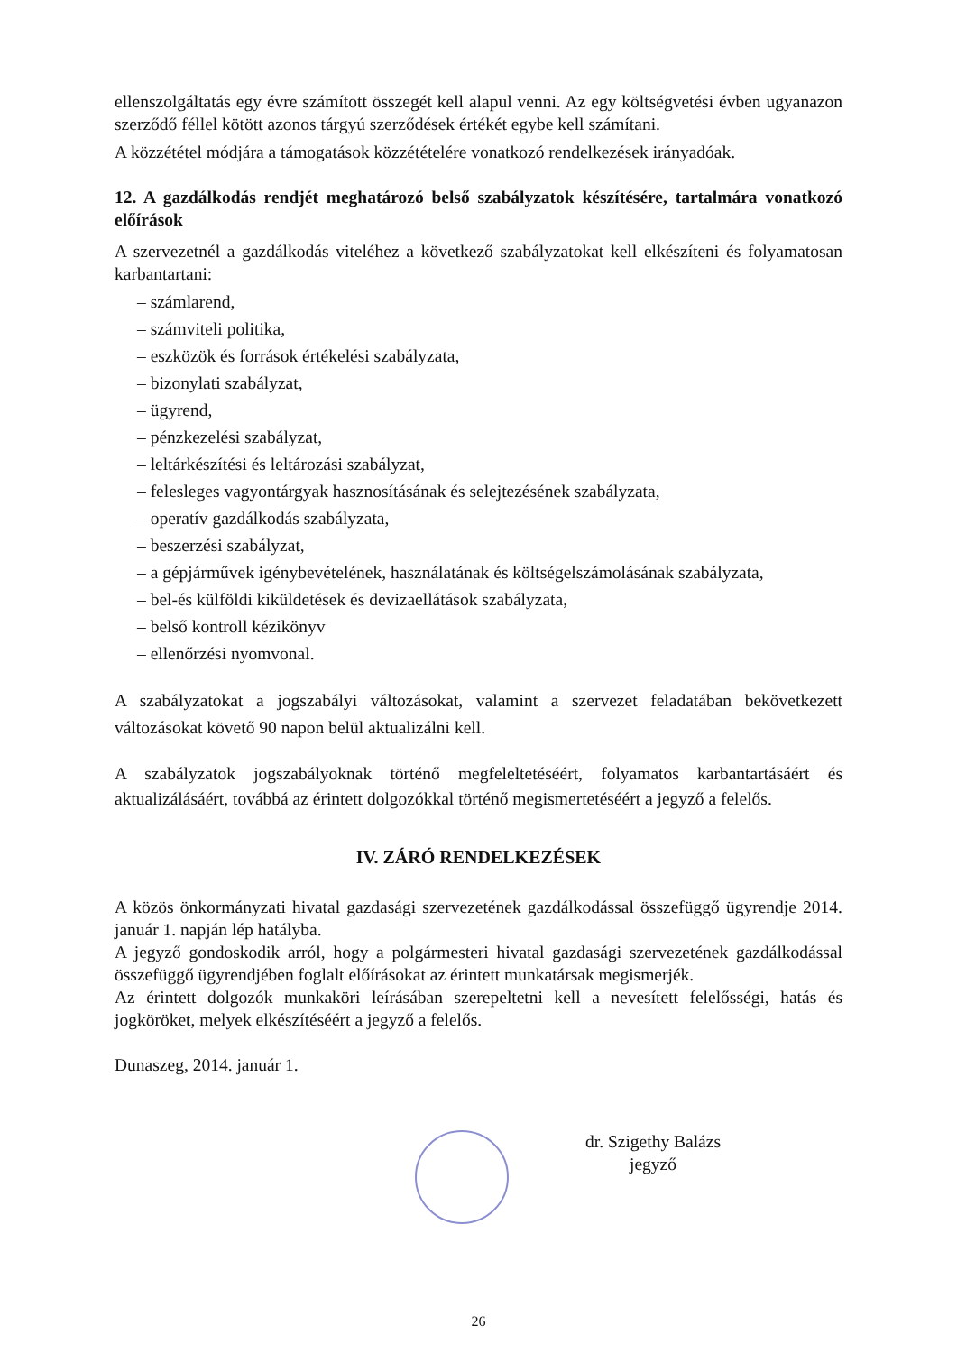ellenszolgáltatás egy évre számított összegét kell alapul venni. Az egy költségvetési évben ugyanazon szerződő féllel kötött azonos tárgyú szerződések értékét egybe kell számítani.
A közzététel módjára a támogatások közzétételére vonatkozó rendelkezések irányadóak.
12. A gazdálkodás rendjét meghatározó belső szabályzatok készítésére, tartalmára vonatkozó előírások
A szervezetnél a gazdálkodás viteléhez a következő szabályzatokat kell elkészíteni és folyamatosan karbantartani:
– számlarend,
– számviteli politika,
– eszközök és források értékelési szabályzata,
– bizonylati szabályzat,
– ügyrend,
– pénzkezelési szabályzat,
– leltárkészítési és leltározási szabályzat,
– felesleges vagyontárgyak hasznosításának és selejtezésének szabályzata,
– operatív gazdálkodás szabályzata,
– beszerzési szabályzat,
– a gépjárművek igénybevételének, használatának és költségelszámolásának szabályzata,
– bel-és külföldi kiküldetések és devizaellátások szabályzata,
– belső kontroll kézikönyv
– ellenőrzési nyomvonal.
A szabályzatokat a jogszabályi változásokat, valamint a szervezet feladatában bekövetkezett változásokat követő 90 napon belül aktualizálni kell.
A szabályzatok jogszabályoknak történő megfeleltetéséért, folyamatos karbantartásáért és aktualizálásáért, továbbá az érintett dolgozókkal történő megismertetéséért a jegyző a felelős.
IV. ZÁRÓ RENDELKEZÉSEK
A közös önkormányzati hivatal gazdasági szervezetének gazdálkodással összefüggő ügyrendje 2014. január 1. napján lép hatályba.
A jegyző gondoskodik arról, hogy a polgármesteri hivatal gazdasági szervezetének gazdálkodással összefüggő ügyrendjében foglalt előírásokat az érintett munkatársak megismerjék.
Az érintett dolgozók munkaköri leírásában szerepeltetni kell a nevesített felelősségi, hatás és jogköröket, melyek elkészítéséért a jegyző a felelős.
Dunaszeg, 2014. január 1.
dr. Szigethy Balázs
jegyző
26